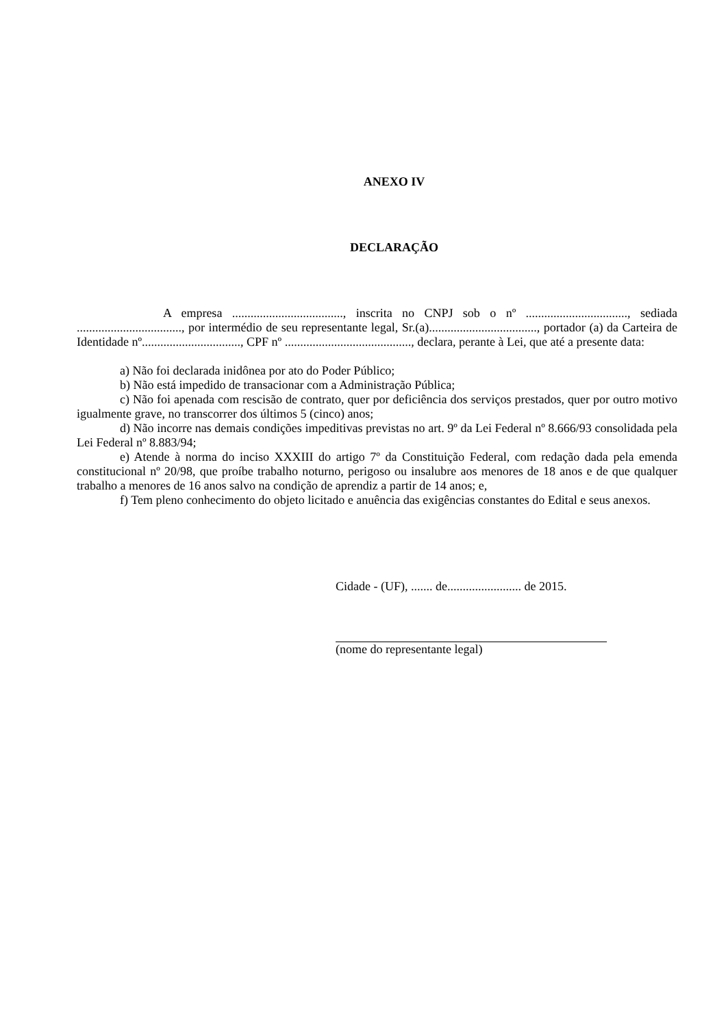ANEXO IV
DECLARAÇÃO
A empresa ...................................., inscrita no CNPJ sob o nº ................................., sediada .................................., por intermédio de seu representante legal, Sr.(a)..................................., portador (a) da Carteira de Identidade nº................................, CPF nº ........................................., declara, perante à Lei, que até a presente data:
a) Não foi declarada inidônea por ato do Poder Público;
b) Não está impedido de transacionar com a Administração Pública;
c) Não foi apenada com rescisão de contrato, quer por deficiência dos serviços prestados, quer por outro motivo igualmente grave, no transcorrer dos últimos 5 (cinco) anos;
d) Não incorre nas demais condições impeditivas previstas no art. 9º da Lei Federal nº 8.666/93 consolidada pela Lei Federal nº 8.883/94;
e) Atende à norma do inciso XXXIII do artigo 7º da Constituição Federal, com redação dada pela emenda constitucional nº 20/98, que proíbe trabalho noturno, perigoso ou insalubre aos menores de 18 anos e de que qualquer trabalho a menores de 16 anos salvo na condição de aprendiz a partir de 14 anos; e,
f) Tem pleno conhecimento do objeto licitado e anuência das exigências constantes do Edital e seus anexos.
Cidade - (UF), ....... de........................ de 2015.
(nome do representante legal)